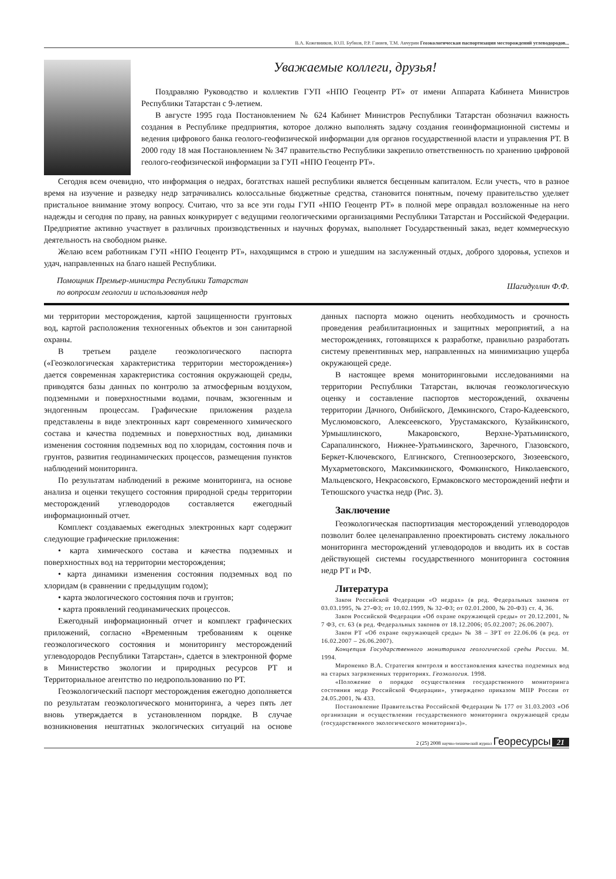В.А. Кожевников, Ю.П. Бубнов, Р.Р. Ганиев, Т.М. Акчурин Геоэкологическая паспортизация месторождений углеводородов...
Уважаемые коллеги, друзья!
Поздравляю Руководство и коллектив ГУП «НПО Геоцентр РТ» от имени Аппарата Кабинета Министров Республики Татарстан с 9-летием.
В августе 1995 года Постановлением № 624 Кабинет Министров Республики Татарстан обозначил важность создания в Республике предприятия, которое должно выполнять задачу создания геоинформационной системы и ведения цифрового банка геолого-геофизической информации для органов государственной власти и управления РТ. В 2000 году 18 мая Постановлением № 347 правительство Республики закрепило ответственность по хранению цифровой геолого-геофизической информации за ГУП «НПО Геоцентр РТ».
Сегодня всем очевидно, что информация о недрах, богатствах нашей республики является бесценным капиталом. Если учесть, что в разное время на изучение и разведку недр затрачивались колоссальные бюджетные средства, становится понятным, почему правительство уделяет пристальное внимание этому вопросу. Считаю, что за все эти годы ГУП «НПО Геоцентр РТ» в полной мере оправдал возложенные на него надежды и сегодня по праву, на равных конкурирует с ведущими геологическими организациями Республики Татарстан и Российской Федерации. Предприятие активно участвует в различных производственных и научных форумах, выполняет Государственный заказ, ведет коммерческую деятельность на свободном рынке.
Желаю всем работникам ГУП «НПО Геоцентр РТ», находящимся в строю и ушедшим на заслуженный отдых, доброго здоровья, успехов и удач, направленных на благо нашей Республики.
Помощник Премьер-министра Республики Татарстан
по вопросам геологии и использования недр
Шагидуллин Ф.Ф.
ми территории месторождения, картой защищенности грунтовых вод, картой расположения техногенных объектов и зон санитарной охраны.
В третьем разделе геоэкологического паспорта («Геоэкологическая характеристика территории месторождения») дается современная характеристика состояния окружающей среды, приводятся базы данных по контролю за атмосферным воздухом, подземными и поверхностными водами, почвам, экзогенным и эндогенным процессам. Графические приложения раздела представлены в виде электронных карт современного химического состава и качества подземных и поверхностных вод, динамики изменения состояния подземных вод по хлоридам, состояния почв и грунтов, развития геодинамических процессов, размещения пунктов наблюдений мониторинга.
По результатам наблюдений в режиме мониторинга, на основе анализа и оценки текущего состояния природной среды территории месторождений углеводородов составляется ежегодный информационный отчет.
Комплект создаваемых ежегодных электронных карт содержит следующие графические приложения:
• карта химического состава и качества подземных и поверхностных вод на территории месторождения;
• карта динамики изменения состояния подземных вод по хлоридам (в сравнении с предыдущим годом);
• карта экологического состояния почв и грунтов;
• карта проявлений геодинамических процессов.
Ежегодный информационный отчет и комплект графических приложений, согласно «Временным требованиям к оценке геоэкологического состояния и мониторингу месторождений углеводородов Республики Татарстан», сдается в электронной форме в Министерство экологии и природных ресурсов РТ и Территориальное агентство по недропользованию по РТ.
Геоэкологический паспорт месторождения ежегодно дополняется по результатам геоэкологического мониторинга, а через пять лет вновь утверждается в установленном порядке. В случае возникновения нештатных экологических ситуаций на основе данных паспорта можно оценить необходимость и срочность проведения реабилитационных и защитных мероприятий, а на месторождениях, готовящихся к разработке, правильно разработать систему превентивных мер, направленных на минимизацию ущерба окружающей среде.
В настоящее время мониторинговыми исследованиями на территории Республики Татарстан, включая геоэкологическую оценку и составление паспортов месторождений, охвачены территории Дачного, Онбийского, Демкинского, Старо-Кадеевского, Муслюмовского, Алексеевского, Урустамакского, Кузайкинского, Урмышлинского, Макаровского, Верхне-Уратьминского, Сарапалинского, Нижнее-Уратьминского, Заречного, Глазовского, Беркет-Ключевского, Елгинского, Степноозерского, Зюзеевского, Мухарметовского, Максимкинского, Фомкинского, Николаевского, Мальцевского, Некрасовского, Ермаковского месторождений нефти и Тетюшского участка недр (Рис. 3).
Заключение
Геоэкологическая паспортизация месторождений углеводородов позволит более целенаправленно проектировать систему локального мониторинга месторождений углеводородов и вводить их в состав действующей системы государственного мониторинга состояния недр РТ и РФ.
Литература
Закон Российской Федерации «О недрах» (в ред. Федеральных законов от 03.03.1995, № 27-ФЗ; от 10.02.1999, № 32-ФЗ; от 02.01.2000, № 20-ФЗ) ст. 4, 36.
Закон Российской Федерации «Об охране окружающей среды» от 20.12.2001, № 7 ФЗ, ст. 63 (в ред. Федеральных законов от 18.12.2006; 05.02.2007; 26.06.2007).
Закон РТ «Об охране окружающей среды» № 38 – ЗРТ от 22.06.06 (в ред. от 16.02.2007 – 26.06.2007).
Концепция Государственного мониторинга геологической среды России. М. 1994.
Мироненко В.А. Стратегия контроля и восстановления качества подземных вод на старых загрязненных территориях. Геоэкология. 1998.
«Положение о порядке осуществления государственного мониторинга состояния недр Российской Федерации», утверждено приказом МПР России от 24.05.2001, № 433.
Постановление Правительства Российской Федерации № 177 от 31.03.2003 «Об организации и осуществлении государственного мониторинга окружающей среды (государственного экологического мониторинга)».
2 (25) 2008 научно-технический журнал Георесурсы 21